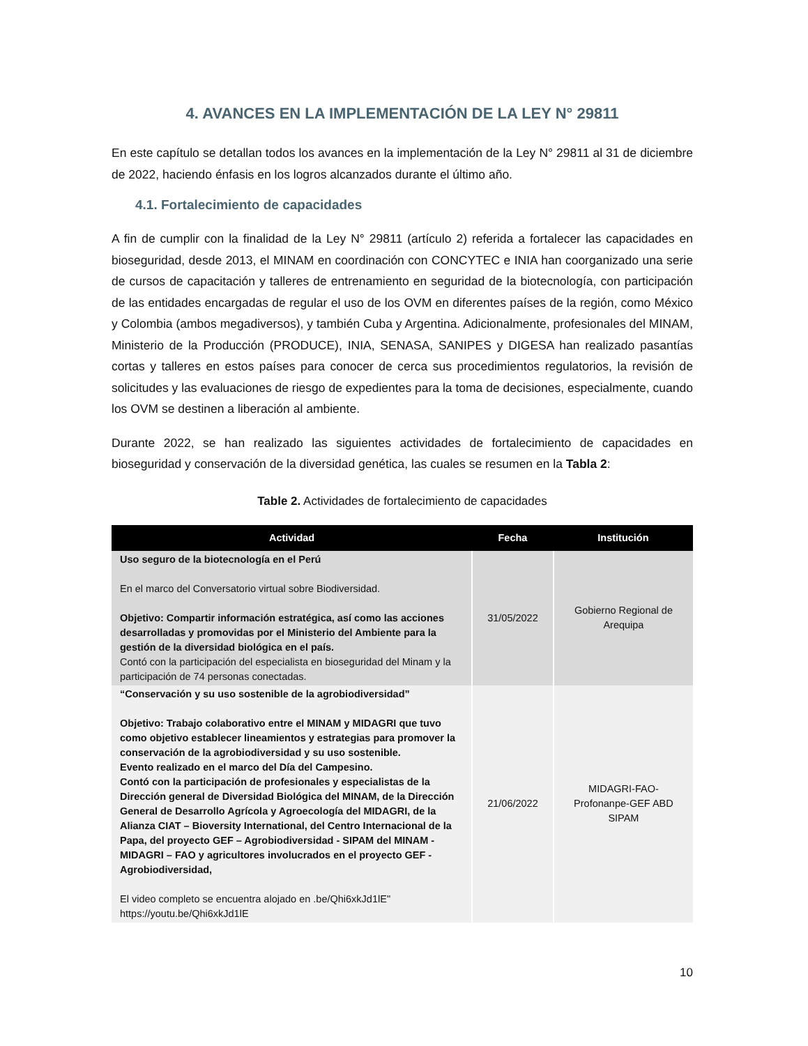4. AVANCES EN LA IMPLEMENTACIÓN DE LA LEY N° 29811
En este capítulo se detallan todos los avances en la implementación de la Ley N° 29811 al 31 de diciembre de 2022, haciendo énfasis en los logros alcanzados durante el último año.
4.1. Fortalecimiento de capacidades
A fin de cumplir con la finalidad de la Ley N° 29811 (artículo 2) referida a fortalecer las capacidades en bioseguridad, desde 2013, el MINAM en coordinación con CONCYTEC e INIA han coorganizado una serie de cursos de capacitación y talleres de entrenamiento en seguridad de la biotecnología, con participación de las entidades encargadas de regular el uso de los OVM en diferentes países de la región, como México y Colombia (ambos megadiversos), y también Cuba y Argentina. Adicionalmente, profesionales del MINAM, Ministerio de la Producción (PRODUCE), INIA, SENASA, SANIPES y DIGESA han realizado pasantías cortas y talleres en estos países para conocer de cerca sus procedimientos regulatorios, la revisión de solicitudes y las evaluaciones de riesgo de expedientes para la toma de decisiones, especialmente, cuando los OVM se destinen a liberación al ambiente.
Durante 2022, se han realizado las siguientes actividades de fortalecimiento de capacidades en bioseguridad y conservación de la diversidad genética, las cuales se resumen en la Tabla 2:
Table 2. Actividades de fortalecimiento de capacidades
| Actividad | Fecha | Institución |
| --- | --- | --- |
| Uso seguro de la biotecnología en el Perú En el marco del Conversatorio virtual sobre Biodiversidad. Objetivo: Compartir información estratégica, así como las acciones desarrolladas y promovidas por el Ministerio del Ambiente para la gestión de la diversidad biológica en el país. Contó con la participación del especialista en bioseguridad del Minam y la participación de 74 personas conectadas. | 31/05/2022 | Gobierno Regional de Arequipa |
| “Conservación y su uso sostenible de la agrobiodiversidad” Objetivo: Trabajo colaborativo entre el MINAM y MIDAGRI que tuvo como objetivo establecer lineamientos y estrategias para promover la conservación de la agrobiodiversidad y su uso sostenible. Evento realizado en el marco del Día del Campesino. Contó con la participación de profesionales y especialistas de la Dirección general de Diversidad Biológica del MINAM, de la Dirección General de Desarrollo Agrícola y Agroecología del MIDAGRI, de la Alianza CIAT – Bioversity International, del Centro Internacional de la Papa, del proyecto GEF – Agrobiodiversidad - SIPAM del MINAM - MIDAGRI – FAO y agricultores involucrados en el proyecto GEF - Agrobiodiversidad, El video completo se encuentra alojado en .be/Qhi6xkJd1lE" https://youtu.be/Qhi6xkJd1lE | 21/06/2022 | MIDAGRI-FAO-Profonanpe-GEF ABD SIPAM |
10